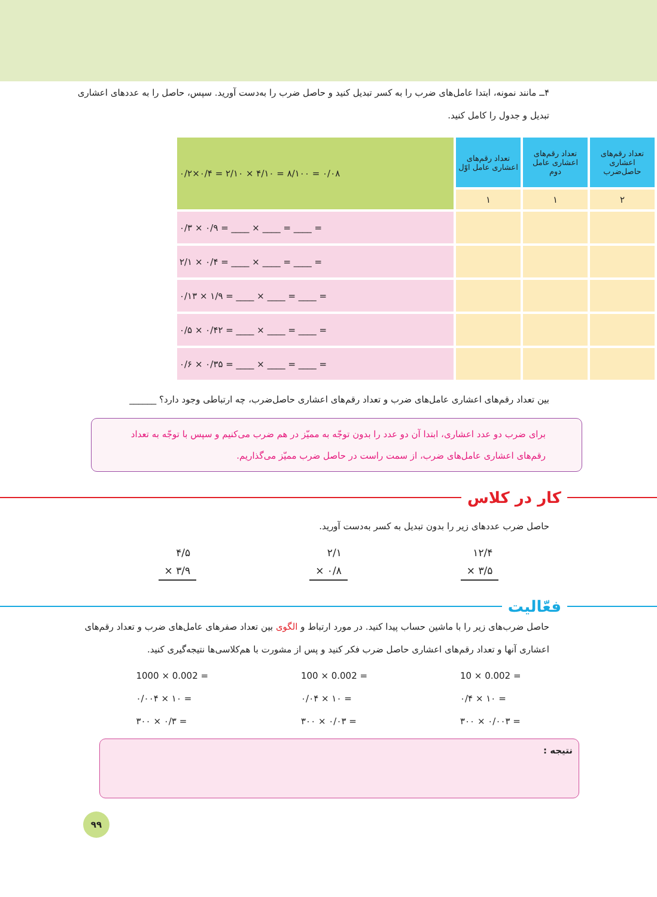۴ــ مانند نمونه، ابتدا عامل‌های ضرب را به کسر تبدیل کنید و حاصل ضرب را به‌دست آورید. سپس، حاصل را به عددهای اعشاری تبدیل و جدول را کامل کنید.
| تعداد رقم‌های اعشاری حاصل‌ضرب | تعداد رقم‌های اعشاری عامل دوم | تعداد رقم‌های اعشاری عامل اوّل | ۰/۲×۰/۴ = ۲/۱۰ × ۴/۱۰ = ۸/۱۰۰ = ۰/۰۸ |
| ۲ | ۱ | ۱ | |
| | | | ۰/۳ × ۰/۹ = ____ × ____ = ____ = |
| | | | ۲/۱ × ۰/۴ = ____ × ____ = ____ = |
| | | | ۰/۱۳ × ۱/۹ = ____ × ____ = ____ = |
| | | | ۰/۵ × ۰/۴۲ = ____ × ____ = ____ = |
| | | | ۰/۶ × ۰/۳۵ = ____ × ____ = ____ = |
بین تعداد رقم‌های اعشاری عامل‌های ضرب و تعداد رقم‌های اعشاری حاصل‌ضرب، چه ارتباطی وجود دارد؟ ______
برای ضرب دو عدد اعشاری، ابتدا آن دو عدد را بدون توجّه به ممیّز در هم ضرب می‌کنیم و سپس با توجّه به تعداد رقم‌های اعشاری عامل‌های ضرب، از سمت راست در حاصل ضرب ممیّز می‌گذاریم.
کار در کلاس
حاصل ضرب عددهای زیر را بدون تبدیل به کسر به‌دست آورید.
۴/۵
× ۳/۹
۲/۱
× ۰/۸
۱۲/۴
× ۳/۵
فعّالیت
حاصل ضرب‌های زیر را با ماشین حساب پیدا کنید. در مورد ارتباط و الگوی بین تعداد صفرهای عامل‌های ضرب و تعداد رقم‌های اعشاری آنها و تعداد رقم‌های اعشاری حاصل ضرب فکر کنید و پس از مشورت با هم‌کلاسی‌ها نتیجه‌گیری کنید.
1000 × 0.002 =
۰/۰۰۴ × ۱۰ =
۳۰۰ × ۰/۳ =
100 × 0.002 =
۰/۰۴ × ۱۰ =
۳۰۰ × ۰/۰۳ =
10 × 0.002 =
۰/۴ × ۱۰ =
۳۰۰ × ۰/۰۰۳ =
نتیجه :
۹۹